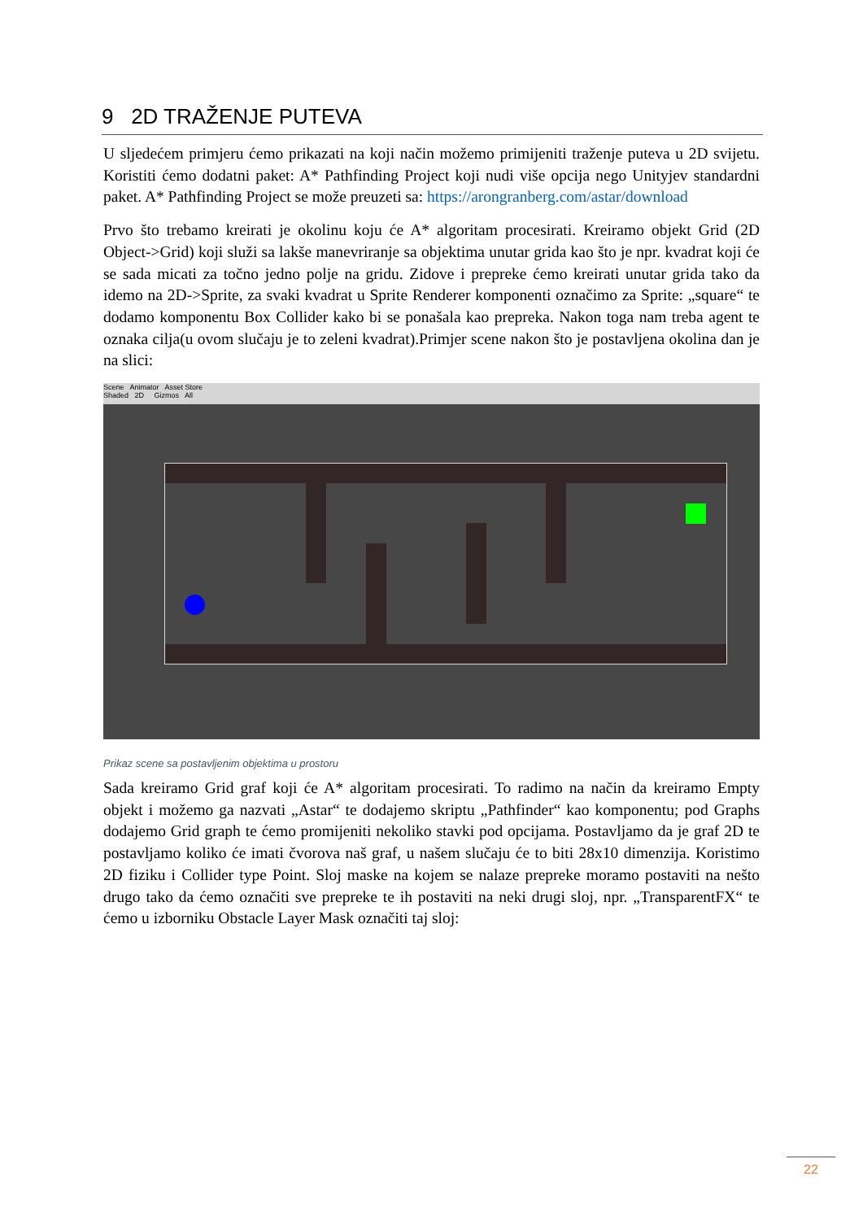9 2D TRAŽENJE PUTEVA
U sljedećem primjeru ćemo prikazati na koji način možemo primijeniti traženje puteva u 2D svijetu. Koristiti ćemo dodatni paket: A* Pathfinding Project koji nudi više opcija nego Unityjev standardni paket. A* Pathfinding Project se može preuzeti sa: https://arongranberg.com/astar/download
Prvo što trebamo kreirati je okolinu koju će A* algoritam procesirati. Kreiramo objekt Grid (2D Object->Grid) koji služi sa lakše manevriranje sa objektima unutar grida kao što je npr. kvadrat koji će se sada micati za točno jedno polje na gridu. Zidove i prepreke ćemo kreirati unutar grida tako da idemo na 2D->Sprite, za svaki kvadrat u Sprite Renderer komponenti označimo za Sprite: „square“ te dodamo komponentu Box Collider kako bi se ponašala kao prepreka. Nakon toga nam treba agent te oznaka cilja(u ovom slučaju je to zeleni kvadrat).Primjer scene nakon što je postavljena okolina dan je na slici:
Scene Animator Asset Store
Shaded 2D Gizmos All
Prikaz scene sa postavljenim objektima u prostoru
Sada kreiramo Grid graf koji će A* algoritam procesirati. To radimo na način da kreiramo Empty objekt i možemo ga nazvati „Astar“ te dodajemo skriptu „Pathfinder“ kao komponentu; pod Graphs dodajemo Grid graph te ćemo promijeniti nekoliko stavki pod opcijama. Postavljamo da je graf 2D te postavljamo koliko će imati čvorova naš graf, u našem slučaju će to biti 28x10 dimenzija. Koristimo 2D fiziku i Collider type Point. Sloj maske na kojem se nalaze prepreke moramo postaviti na nešto drugo tako da ćemo označiti sve prepreke te ih postaviti na neki drugi sloj, npr. „TransparentFX“ te ćemo u izborniku Obstacle Layer Mask označiti taj sloj:
22